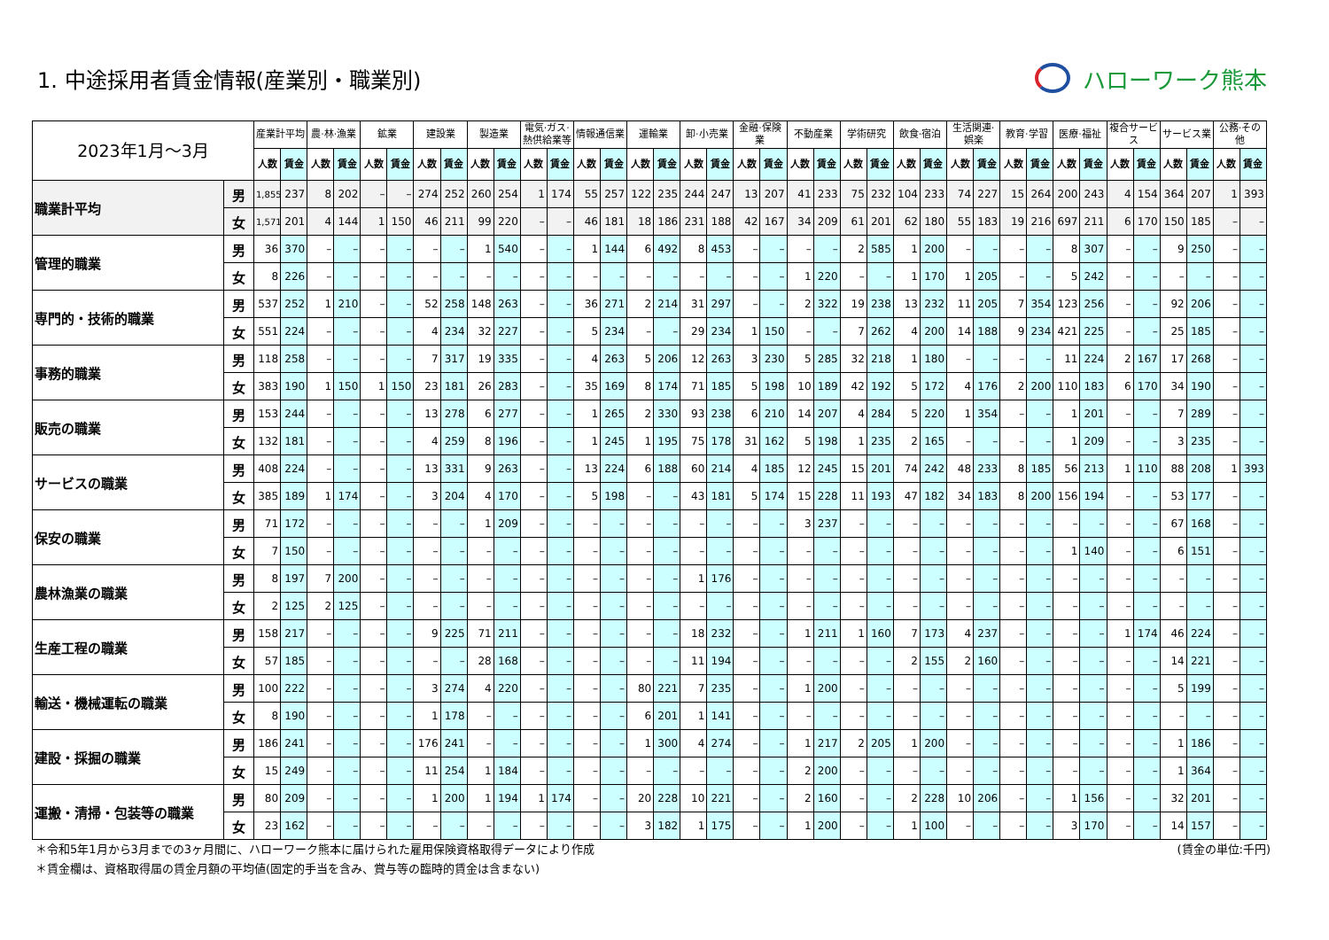1. 中途採用者賃金情報(産業別・職業別)
ハローワーク熊本
| 2023年1月～3月 | | 産業計平均 | | 農·林·漁業 | | 鉱業 | | 建設業 | | 製造業 | | 電気·ガス·熱供給業等 | | 情報通信業 | | 運輸業 | | 卸·小売業 | | 金融·保険業 | | 不動産業 | | 学術研究 | | 飲食·宿泊 | | 生活関連·娯楽 | | 教育·学習 | | 医療·福祉 | | 複合サービス | | サービス業 | | 公務·その他 | |
| --- | --- | --- | --- | --- | --- | --- | --- | --- | --- | --- | --- | --- | --- | --- | --- | --- | --- | --- | --- | --- | --- | --- | --- | --- | --- | --- | --- | --- | --- | --- | --- | --- | --- | --- | --- | --- | --- | --- | --- |
| | | 人数 | 賃金 | 人数 | 賃金 | 人数 | 賃金 | 人数 | 賃金 | 人数 | 賃金 | 人数 | 賃金 | 人数 | 賃金 | 人数 | 賃金 | 人数 | 賃金 | 人数 | 賃金 | 人数 | 賃金 | 人数 | 賃金 | 人数 | 賃金 | 人数 | 賃金 | 人数 | 賃金 | 人数 | 賃金 | 人数 | 賃金 | 人数 | 賃金 | 人数 | 賃金 |
| 職業計平均 | 男 | 1,855 | 237 | 8 | 202 | – | – | 274 | 252 | 260 | 254 | 1 | 174 | 55 | 257 | 122 | 235 | 244 | 247 | 13 | 207 | 41 | 233 | 75 | 232 | 104 | 233 | 74 | 227 | 15 | 264 | 200 | 243 | 4 | 154 | 364 | 207 | 1 | 393 |
| | 女 | 1,571 | 201 | 4 | 144 | 1 | 150 | 46 | 211 | 99 | 220 | – | – | 46 | 181 | 18 | 186 | 231 | 188 | 42 | 167 | 34 | 209 | 61 | 201 | 62 | 180 | 55 | 183 | 19 | 216 | 697 | 211 | 6 | 170 | 150 | 185 | – | – |
| 管理的職業 | 男 | 36 | 370 | – | – | – | – | – | – | 1 | 540 | – | – | 1 | 144 | 6 | 492 | 8 | 453 | – | – | – | – | 2 | 585 | 1 | 200 | – | – | – | – | 8 | 307 | – | – | 9 | 250 | – | – |
| | 女 | 8 | 226 | – | – | – | – | – | – | – | – | – | – | – | – | – | – | – | – | – | – | 1 | 220 | – | – | 1 | 170 | 1 | 205 | – | – | 5 | 242 | – | – | – | – | – | – |
| 専門的・技術的職業 | 男 | 537 | 252 | 1 | 210 | – | – | 52 | 258 | 148 | 263 | – | – | 36 | 271 | 2 | 214 | 31 | 297 | – | – | 2 | 322 | 19 | 238 | 13 | 232 | 11 | 205 | 7 | 354 | 123 | 256 | – | – | 92 | 206 | – | – |
| | 女 | 551 | 224 | – | – | – | – | 4 | 234 | 32 | 227 | – | – | 5 | 234 | – | – | 29 | 234 | 1 | 150 | – | – | 7 | 262 | 4 | 200 | 14 | 188 | 9 | 234 | 421 | 225 | – | – | 25 | 185 | – | – |
| 事務的職業 | 男 | 118 | 258 | – | – | – | – | 7 | 317 | 19 | 335 | – | – | 4 | 263 | 5 | 206 | 12 | 263 | 3 | 230 | 5 | 285 | 32 | 218 | 1 | 180 | – | – | – | – | 11 | 224 | 2 | 167 | 17 | 268 | – | – |
| | 女 | 383 | 190 | 1 | 150 | 1 | 150 | 23 | 181 | 26 | 283 | – | – | 35 | 169 | 8 | 174 | 71 | 185 | 5 | 198 | 10 | 189 | 42 | 192 | 5 | 172 | 4 | 176 | 2 | 200 | 110 | 183 | 6 | 170 | 34 | 190 | – | – |
| 販売の職業 | 男 | 153 | 244 | – | – | – | – | 13 | 278 | 6 | 277 | – | – | 1 | 265 | 2 | 330 | 93 | 238 | 6 | 210 | 14 | 207 | 4 | 284 | 5 | 220 | 1 | 354 | – | – | 1 | 201 | – | – | 7 | 289 | – | – |
| | 女 | 132 | 181 | – | – | – | – | 4 | 259 | 8 | 196 | – | – | 1 | 245 | 1 | 195 | 75 | 178 | 31 | 162 | 5 | 198 | 1 | 235 | 2 | 165 | – | – | – | – | 1 | 209 | – | – | 3 | 235 | – | – |
| サービスの職業 | 男 | 408 | 224 | – | – | – | – | 13 | 331 | 9 | 263 | – | – | 13 | 224 | 6 | 188 | 60 | 214 | 4 | 185 | 12 | 245 | 15 | 201 | 74 | 242 | 48 | 233 | 8 | 185 | 56 | 213 | 1 | 110 | 88 | 208 | 1 | 393 |
| | 女 | 385 | 189 | 1 | 174 | – | – | 3 | 204 | 4 | 170 | – | – | 5 | 198 | – | – | 43 | 181 | 5 | 174 | 15 | 228 | 11 | 193 | 47 | 182 | 34 | 183 | 8 | 200 | 156 | 194 | – | – | 53 | 177 | – | – |
| 保安の職業 | 男 | 71 | 172 | – | – | – | – | – | – | 1 | 209 | – | – | – | – | – | – | – | – | – | – | 3 | 237 | – | – | – | – | – | – | – | – | – | – | – | – | 67 | 168 | – | – |
| | 女 | 7 | 150 | – | – | – | – | – | – | – | – | – | – | – | – | – | – | – | – | – | – | – | – | – | – | – | – | – | – | – | – | 1 | 140 | – | – | 6 | 151 | – | – |
| 農林漁業の職業 | 男 | 8 | 197 | 7 | 200 | – | – | – | – | – | – | – | – | – | – | – | – | 1 | 176 | – | – | – | – | – | – | – | – | – | – | – | – | – | – | – | – | – | – | – | – |
| | 女 | 2 | 125 | 2 | 125 | – | – | – | – | – | – | – | – | – | – | – | – | – | – | – | – | – | – | – | – | – | – | – | – | – | – | – | – | – | – | – | – | – | – |
| 生産工程の職業 | 男 | 158 | 217 | – | – | – | – | 9 | 225 | 71 | 211 | – | – | – | – | – | – | 18 | 232 | – | – | 1 | 211 | 1 | 160 | 7 | 173 | 4 | 237 | – | – | – | – | 1 | 174 | 46 | 224 | – | – |
| | 女 | 57 | 185 | – | – | – | – | – | – | 28 | 168 | – | – | – | – | – | – | 11 | 194 | – | – | – | – | – | – | 2 | 155 | 2 | 160 | – | – | – | – | – | – | 14 | 221 | – | – |
| 輸送・機械運転の職業 | 男 | 100 | 222 | – | – | – | – | 3 | 274 | 4 | 220 | – | – | – | – | 80 | 221 | 7 | 235 | – | – | 1 | 200 | – | – | – | – | – | – | – | – | – | – | – | – | 5 | 199 | – | – |
| | 女 | 8 | 190 | – | – | – | – | 1 | 178 | – | – | – | – | – | – | 6 | 201 | 1 | 141 | – | – | – | – | – | – | – | – | – | – | – | – | – | – | – | – | – | – | – | – |
| 建設・採掘の職業 | 男 | 186 | 241 | – | – | – | – | 176 | 241 | – | – | – | – | – | – | 1 | 300 | 4 | 274 | – | – | 1 | 217 | 2 | 205 | 1 | 200 | – | – | – | – | – | – | – | – | 1 | 186 | – | – |
| | 女 | 15 | 249 | – | – | – | – | 11 | 254 | 1 | 184 | – | – | – | – | – | – | – | – | – | – | 2 | 200 | – | – | – | – | – | – | – | – | – | – | – | – | 1 | 364 | – | – |
| 運搬・清掃・包装等の職業 | 男 | 80 | 209 | – | – | – | – | 1 | 200 | 1 | 194 | 1 | 174 | – | – | 20 | 228 | 10 | 221 | – | – | 2 | 160 | – | – | 2 | 228 | 10 | 206 | – | – | 1 | 156 | – | – | 32 | 201 | – | – |
| | 女 | 23 | 162 | – | – | – | – | – | – | – | – | – | – | – | – | 3 | 182 | 1 | 175 | – | – | 1 | 200 | – | – | 1 | 100 | – | – | – | – | 3 | 170 | – | – | 14 | 157 | – | – |
＊令和5年1月から3月までの3ヶ月間に、ハローワーク熊本に届けられた雇用保険資格取得データにより作成
＊賃金欄は、資格取得届の賃金月額の平均値(固定的手当を含み、賞与等の臨時的賃金は含まない)
(賃金の単位:千円)